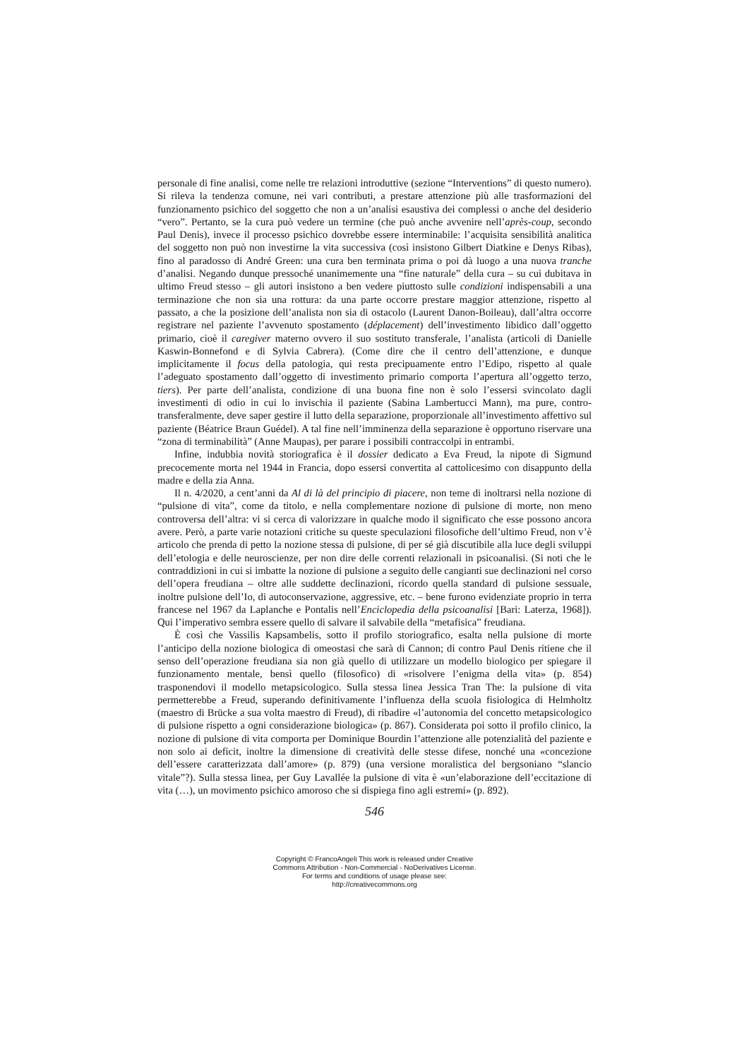personale di fine analisi, come nelle tre relazioni introduttive (sezione “Interventions” di questo numero). Si rileva la tendenza comune, nei vari contributi, a prestare attenzione più alle trasformazioni del funzionamento psichico del soggetto che non a un’analisi esaustiva dei complessi o anche del desiderio “vero”. Pertanto, se la cura può vedere un termine (che può anche avvenire nell’après-coup, secondo Paul Denis), invece il processo psichico dovrebbe essere interminabile: l’acquisita sensibilità analitica del soggetto non può non investirne la vita successiva (così insistono Gilbert Diatkine e Denys Ribas), fino al paradosso di André Green: una cura ben terminata prima o poi dà luogo a una nuova tranche d’analisi. Negando dunque pressoché unanimemente una “fine naturale” della cura – su cui dubitava in ultimo Freud stesso – gli autori insistono a ben vedere piuttosto sulle condizioni indispensabili a una terminazione che non sia una rottura: da una parte occorre prestare maggior attenzione, rispetto al passato, a che la posizione dell’analista non sia di ostacolo (Laurent Danon-Boileau), dall’altra occorre registrare nel paziente l’avvenuto spostamento (déplacement) dell’investimento libidico dall’oggetto primario, cioè il caregiver materno ovvero il suo sostituto transferale, l’analista (articoli di Danielle Kaswin-Bonnefond e di Sylvia Cabrera). (Come dire che il centro dell’attenzione, e dunque implicitamente il focus della patologia, qui resta precipuamente entro l’Edipo, rispetto al quale l’adeguato spostamento dall’oggetto di investimento primario comporta l’apertura all’oggetto terzo, tiers). Per parte dell’analista, condizione di una buona fine non è solo l’essersi svincolato dagli investimenti di odio in cui lo invischia il paziente (Sabina Lambertucci Mann), ma pure, contro-transferalmente, deve saper gestire il lutto della separazione, proporzionale all’investimento affettivo sul paziente (Béatrice Braun Guédel). A tal fine nell’imminenza della separazione è opportuno riservare una “zona di terminabilità” (Anne Maupas), per parare i possibili contraccolpi in entrambi.
Infine, indubbia novità storiografica è il dossier dedicato a Eva Freud, la nipote di Sigmund precocemente morta nel 1944 in Francia, dopo essersi convertita al cattolicesimo con disappunto della madre e della zia Anna.
Il n. 4/2020, a cent’anni da Al di là del principio di piacere, non teme di inoltrarsi nella nozione di “pulsione di vita”, come da titolo, e nella complementare nozione di pulsione di morte, non meno controversa dell’altra: vi si cerca di valorizzare in qualche modo il significato che esse possono ancora avere. Però, a parte varie notazioni critiche su queste speculazioni filosofiche dell’ultimo Freud, non v’è articolo che prenda di petto la nozione stessa di pulsione, di per sé già discutibile alla luce degli sviluppi dell’etologia e delle neuroscienze, per non dire delle correnti relazionali in psicoanalisi. (Si noti che le contraddizioni in cui si imbatte la nozione di pulsione a seguito delle cangianti sue declinazioni nel corso dell’opera freudiana – oltre alle suddette declinazioni, ricordo quella standard di pulsione sessuale, inoltre pulsione dell’Io, di autoconservazione, aggressive, etc. – bene furono evidenziate proprio in terra francese nel 1967 da Laplanche e Pontalis nell’Enciclopedia della psicoanalisi [Bari: Laterza, 1968]). Qui l’imperativo sembra essere quello di salvare il salvabile della “metafisica” freudiana.
È così che Vassilis Kapsambelis, sotto il profilo storiografico, esalta nella pulsione di morte l’anticipo della nozione biologica di omeostasi che sarà di Cannon; di contro Paul Denis ritiene che il senso dell’operazione freudiana sia non già quello di utilizzare un modello biologico per spiegare il funzionamento mentale, bensì quello (filosofico) di «risolvere l’enigma della vita» (p. 854) trasponendovi il modello metapsicologico. Sulla stessa linea Jessica Tran The: la pulsione di vita permetterebbe a Freud, superando definitivamente l’influenza della scuola fisiologica di Helmholtz (maestro di Brücke a sua volta maestro di Freud), di ribadire «l’autonomia del concetto metapsicologico di pulsione rispetto a ogni considerazione biologica» (p. 867). Considerata poi sotto il profilo clinico, la nozione di pulsione di vita comporta per Dominique Bourdin l’attenzione alle potenzialità del paziente e non solo ai deficit, inoltre la dimensione di creatività delle stesse difese, nonché una «concezione dell’essere caratterizzata dall’amore» (p. 879) (una versione moralistica del bergsoniano “slancio vitale”?). Sulla stessa linea, per Guy Lavallée la pulsione di vita è «un’elaborazione dell’eccitazione di vita (…), un movimento psichico amoroso che si dispiega fino agli estremi» (p. 892).
546
Copyright © FrancoAngeli This work is released under Creative
Commons Attribution - Non-Commercial - NoDerivatives License.
For terms and conditions of usage please see:
http://creativecommons.org